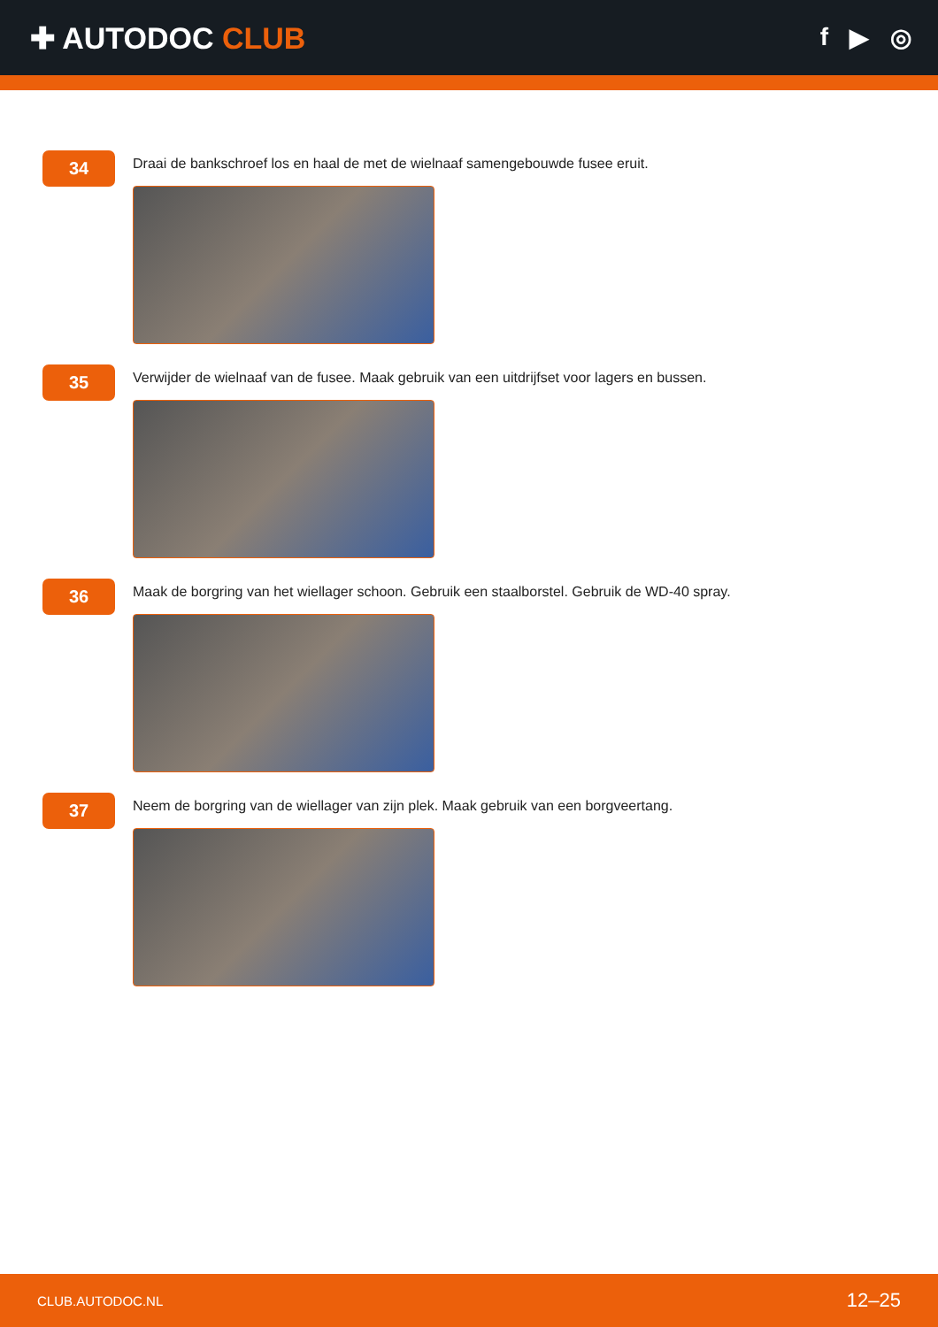✚ AUTODOC CLUB
f ▶ ◎
34
Draai de bankschroef los en haal de met de wielnaaf samengebouwde fusee eruit.
35
Verwijder de wielnaaf van de fusee. Maak gebruik van een uitdrijfset voor lagers en bussen.
36
Maak de borgring van het wiellager schoon. Gebruik een staalborstel. Gebruik de WD-40 spray.
37
Neem de borgring van de wiellager van zijn plek. Maak gebruik van een borgveertang.
CLUB.AUTODOC.NL 12–25